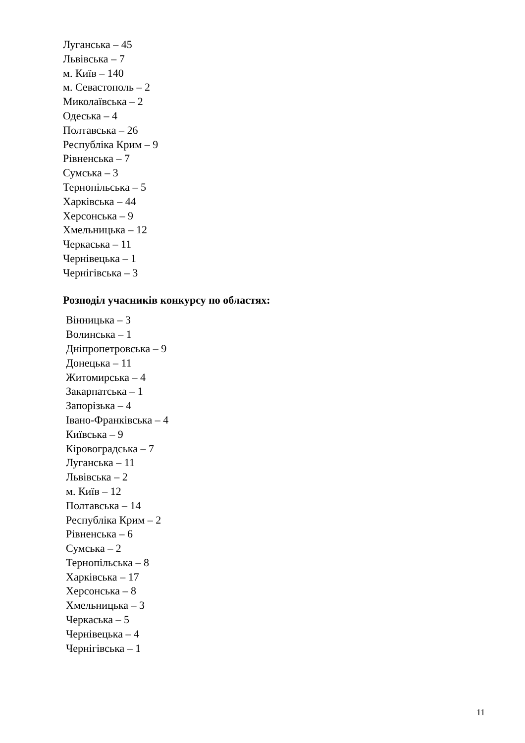Луганська – 45
Львівська – 7
м. Київ – 140
м. Севастополь – 2
Миколаївська – 2
Одеська – 4
Полтавська – 26
Республіка Крим – 9
Рівненська – 7
Сумська – 3
Тернопільська – 5
Харківська – 44
Херсонська – 9
Хмельницька – 12
Черкаська – 11
Чернівецька – 1
Чернігівська – 3
Розподіл учасників конкурсу по областях:
Вінницька – 3
Волинська – 1
Дніпропетровська – 9
Донецька – 11
Житомирська – 4
Закарпатська – 1
Запорізька – 4
Івано-Франківська – 4
Київська – 9
Кіровоградська – 7
Луганська – 11
Львівська – 2
м. Київ – 12
Полтавська – 14
Республіка Крим – 2
Рівненська – 6
Сумська – 2
Тернопільська – 8
Харківська – 17
Херсонська – 8
Хмельницька – 3
Черкаська – 5
Чернівецька – 4
Чернігівська – 1
11